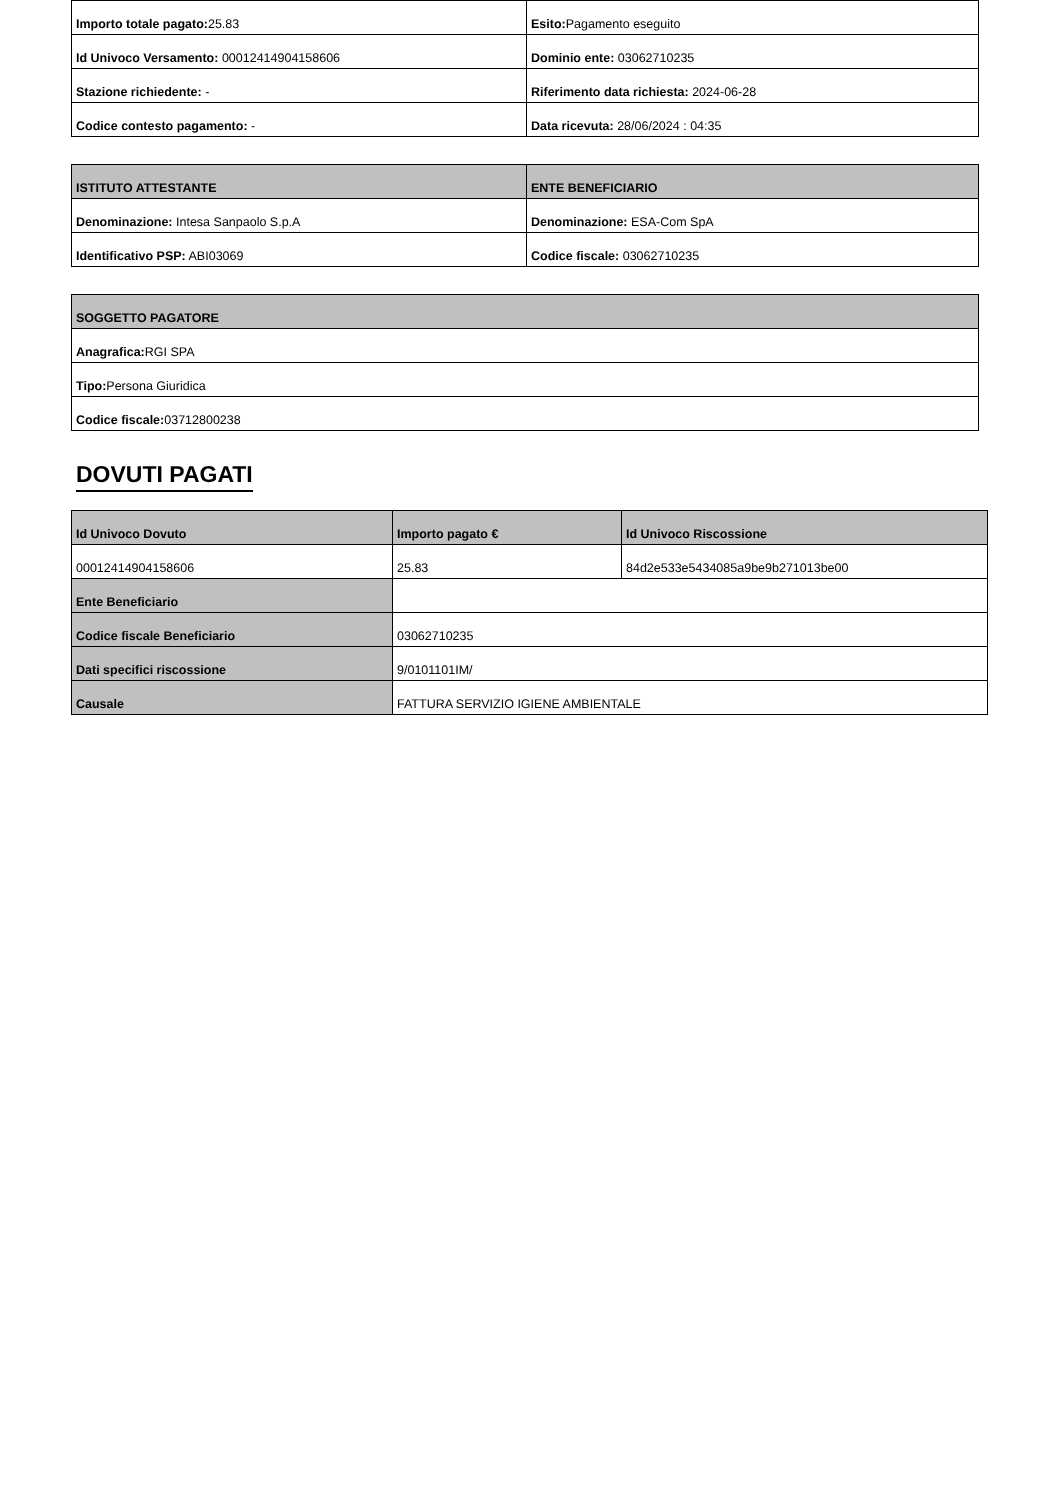| Importo totale pagato: 25.83 | Esito: Pagamento eseguito |
| Id Univoco Versamento: 00012414904158606 | Dominio ente: 03062710235 |
| Stazione richiedente: - | Riferimento data richiesta: 2024-06-28 |
| Codice contesto pagamento: - | Data ricevuta: 28/06/2024 : 04:35 |
| ISTITUTO ATTESTANTE | ENTE BENEFICIARIO |
| --- | --- |
| Denominazione: Intesa Sanpaolo S.p.A | Denominazione: ESA-Com SpA |
| Identificativo PSP: ABI03069 | Codice fiscale: 03062710235 |
| SOGGETTO PAGATORE |
| --- |
| Anagrafica: RGI SPA |
| Tipo: Persona Giuridica |
| Codice fiscale: 03712800238 |
DOVUTI PAGATI
| Id Univoco Dovuto | Importo pagato € | Id Univoco Riscossione |
| --- | --- | --- |
| 00012414904158606 | 25.83 | 84d2e533e5434085a9be9b271013be00 |
| Ente Beneficiario | | |
| Codice fiscale Beneficiario | 03062710235 | |
| Dati specifici riscossione | 9/0101101IM/ | |
| Causale | FATTURA SERVIZIO IGIENE AMBIENTALE | |